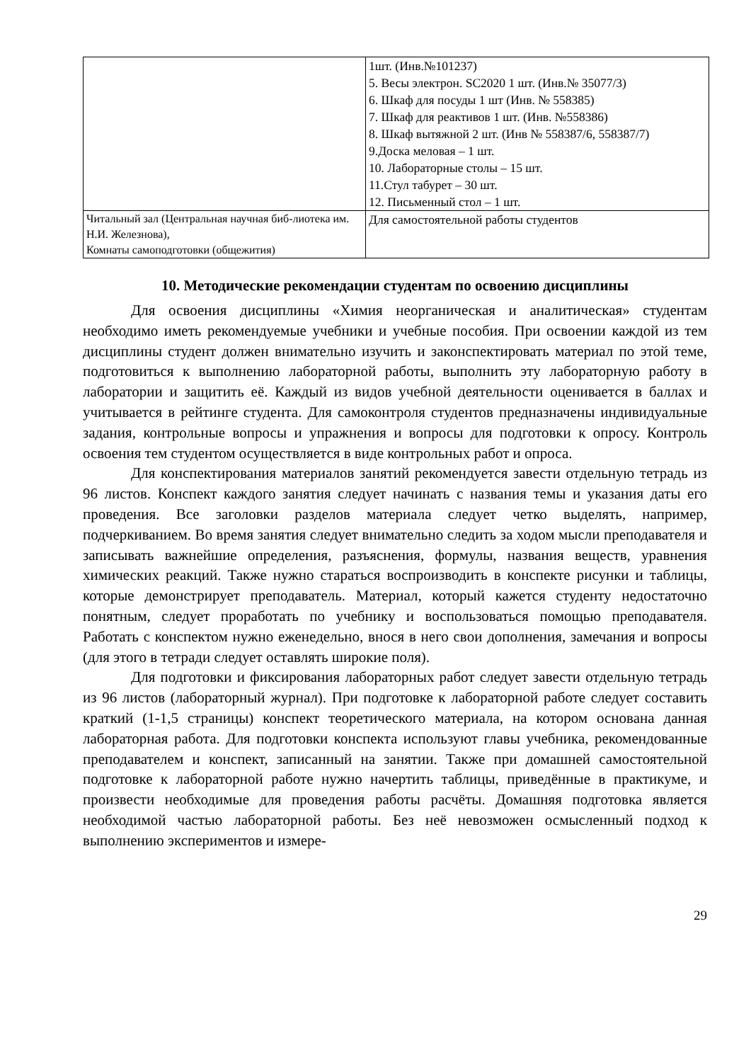| | 1шт. (Инв.№101237) 5. Весы электрон. SC2020 1 шт. (Инв.№ 35077/3) 6. Шкаф для посуды 1 шт (Инв. № 558385) 7. Шкаф для реактивов 1 шт. (Инв. №558386) 8. Шкаф вытяжной 2 шт. (Инв № 558387/6, 558387/7) 9.Доска меловая – 1 шт. 10. Лабораторные столы – 15 шт. 11.Стул табурет – 30 шт. 12. Письменный стол – 1 шт. |
| Читальный зал (Центральная научная биб-лиотека им. Н.И. Железнова), Комнаты самоподготовки (общежития) | Для самостоятельной работы студентов |
10. Методические рекомендации студентам по освоению дисциплины
Для освоения дисциплины «Химия неорганическая и аналитическая» студентам необходимо иметь рекомендуемые учебники и учебные пособия. При освоении каждой из тем дисциплины студент должен внимательно изучить и законспектировать материал по этой теме, подготовиться к выполнению лабораторной работы, выполнить эту лабораторную работу в лаборатории и защитить её. Каждый из видов учебной деятельности оценивается в баллах и учитывается в рейтинге студента. Для самоконтроля студентов предназначены индивидуальные задания, контрольные вопросы и упражнения и вопросы для подготовки к опросу. Контроль освоения тем студентом осуществляется в виде контрольных работ и опроса.
Для конспектирования материалов занятий рекомендуется завести отдельную тетрадь из 96 листов. Конспект каждого занятия следует начинать с названия темы и указания даты его проведения. Все заголовки разделов материала следует четко выделять, например, подчеркиванием. Во время занятия следует внимательно следить за ходом мысли преподавателя и записывать важнейшие определения, разъяснения, формулы, названия веществ, уравнения химических реакций. Также нужно стараться воспроизводить в конспекте рисунки и таблицы, которые демонстрирует преподаватель. Материал, который кажется студенту недостаточно понятным, следует проработать по учебнику и воспользоваться помощью преподавателя. Работать с конспектом нужно еженедельно, внося в него свои дополнения, замечания и вопросы (для этого в тетради следует оставлять широкие поля).
Для подготовки и фиксирования лабораторных работ следует завести отдельную тетрадь из 96 листов (лабораторный журнал). При подготовке к лабораторной работе следует составить краткий (1-1,5 страницы) конспект теоретического материала, на котором основана данная лабораторная работа. Для подготовки конспекта используют главы учебника, рекомендованные преподавателем и конспект, записанный на занятии. Также при домашней самостоятельной подготовке к лабораторной работе нужно начертить таблицы, приведённые в практикуме, и произвести необходимые для проведения работы расчёты. Домашняя подготовка является необходимой частью лабораторной работы. Без неё невозможен осмысленный подход к выполнению экспериментов и измере-
29